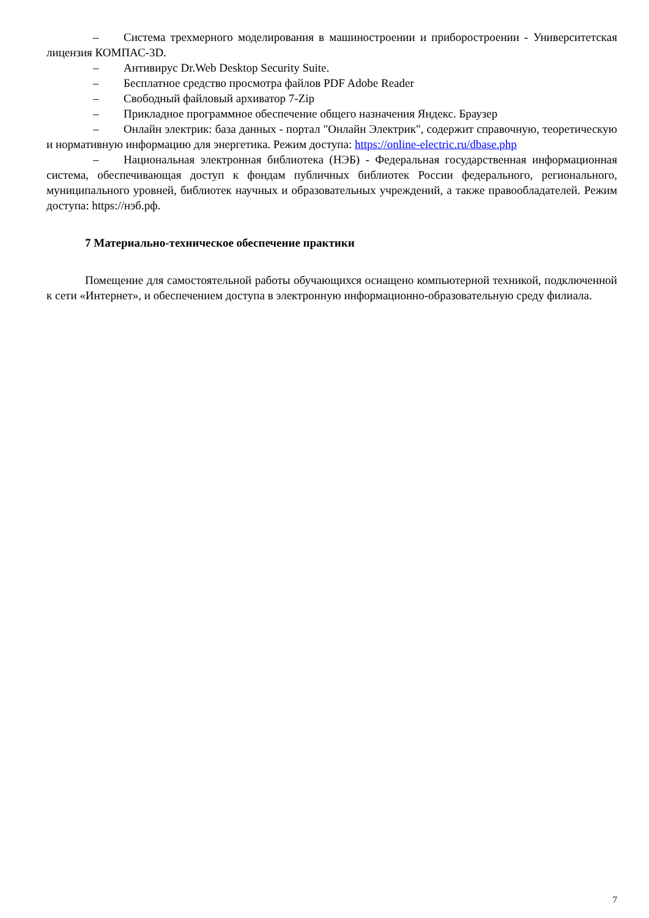– Система трехмерного моделирования в машиностроении и приборостроении - Университетская лицензия КОМПАС-3D.
– Антивирус Dr.Web Desktop Security Suite.
– Бесплатное средство просмотра файлов PDF Adobe Reader
– Свободный файловый архиватор 7-Zip
– Прикладное программное обеспечение общего назначения Яндекс. Браузер
– Онлайн электрик: база данных - портал "Онлайн Электрик", содержит справочную, теоретическую и нормативную информацию для энергетика. Режим доступа: https://online-electric.ru/dbase.php
– Национальная электронная библиотека (НЭБ) - Федеральная государственная информационная система, обеспечивающая доступ к фондам публичных библиотек России федерального, регионального, муниципального уровней, библиотек научных и образовательных учреждений, а также правообладателей. Режим доступа: https://нэб.рф.
7 Материально-техническое обеспечение практики
Помещение для самостоятельной работы обучающихся оснащено компьютерной техникой, подключенной к сети «Интернет», и обеспечением доступа в электронную информационно-образовательную среду филиала.
7